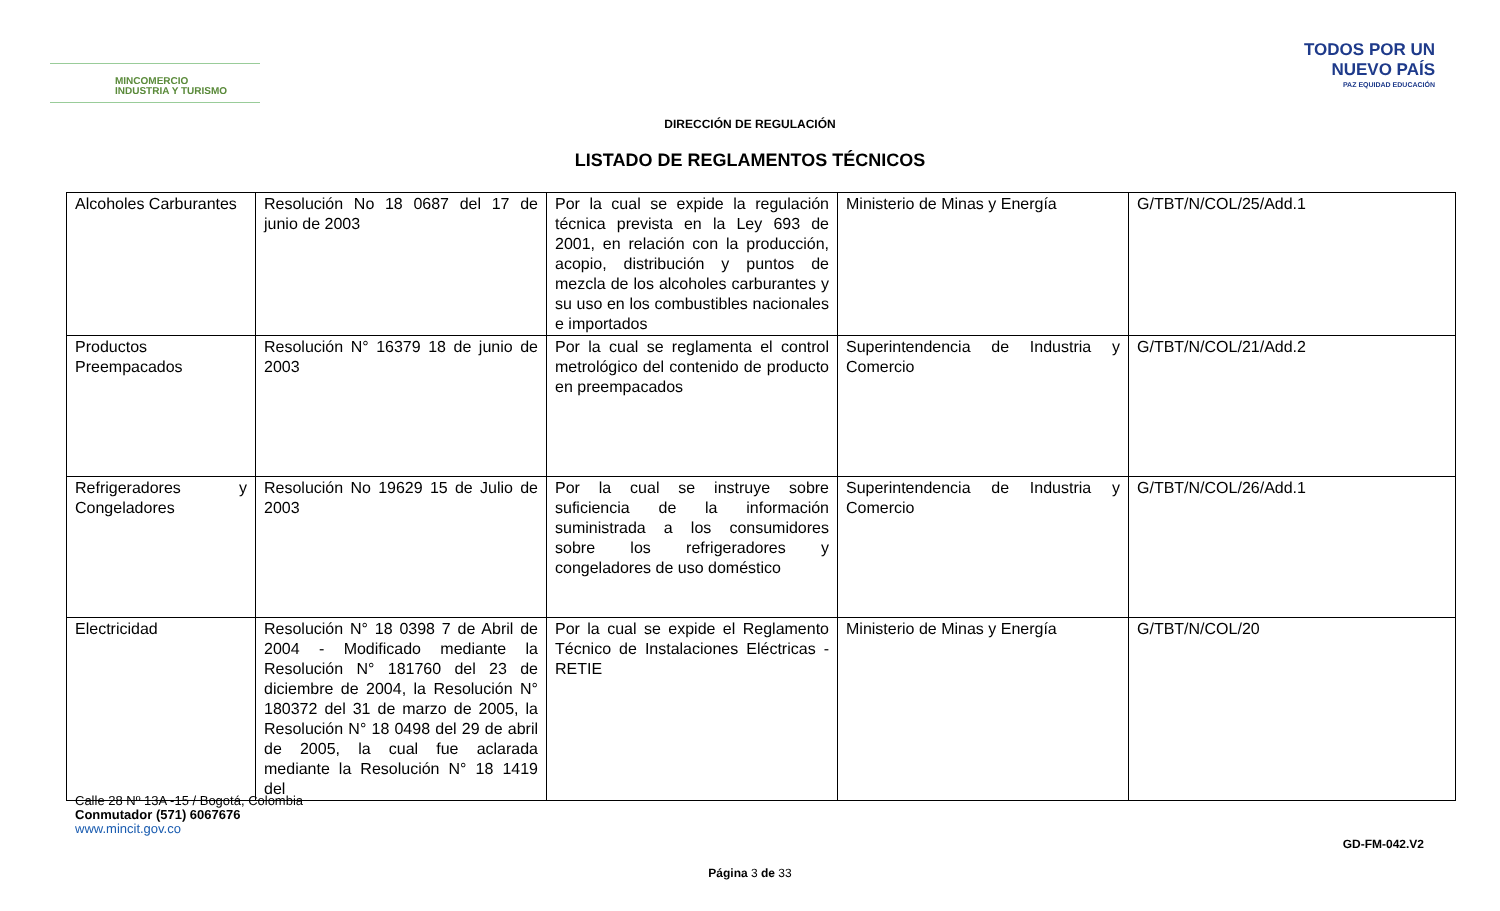MINCOMERCIO
INDUSTRIA Y TURISMO
TODOS POR UN
NUEVO PAÍS
PAZ EQUIDAD EDUCACIÓN
DIRECCIÓN DE REGULACIÓN
LISTADO DE REGLAMENTOS TÉCNICOS
| Alcoholes Carburantes | Resolución No 18 0687 del 17 de junio de 2003 | Por la cual se expide la regulación técnica prevista en la Ley 693 de 2001, en relación con la producción, acopio, distribución y puntos de mezcla de los alcoholes carburantes y su uso en los combustibles nacionales e importados | Ministerio de Minas y Energía | G/TBT/N/COL/25/Add.1 |
| Productos Preempacados | Resolución N° 16379 18 de junio de 2003 | Por la cual se reglamenta el control metrológico del contenido de producto en preempacados | Superintendencia de Industria y Comercio | G/TBT/N/COL/21/Add.2 |
| Refrigeradores y Congeladores | Resolución No 19629 15 de Julio de 2003 | Por la cual se instruye sobre suficiencia de la información suministrada a los consumidores sobre los refrigeradores y congeladores de uso doméstico | Superintendencia de Industria y Comercio | G/TBT/N/COL/26/Add.1 |
| Electricidad | Resolución N° 18 0398 7 de Abril de 2004 - Modificado mediante la Resolución N° 181760 del 23 de diciembre de 2004, la Resolución N° 180372 del 31 de marzo de 2005, la Resolución N° 18 0498 del 29 de abril de 2005, la cual fue aclarada mediante la Resolución N° 18 1419 del | Por la cual se expide el Reglamento Técnico de Instalaciones Eléctricas - RETIE | Ministerio de Minas y Energía | G/TBT/N/COL/20 |
Calle 28 Nº 13A -15 / Bogotá, Colombia
Conmutador (571) 6067676
www.mincit.gov.co
GD-FM-042.V2
Página 3 de 33